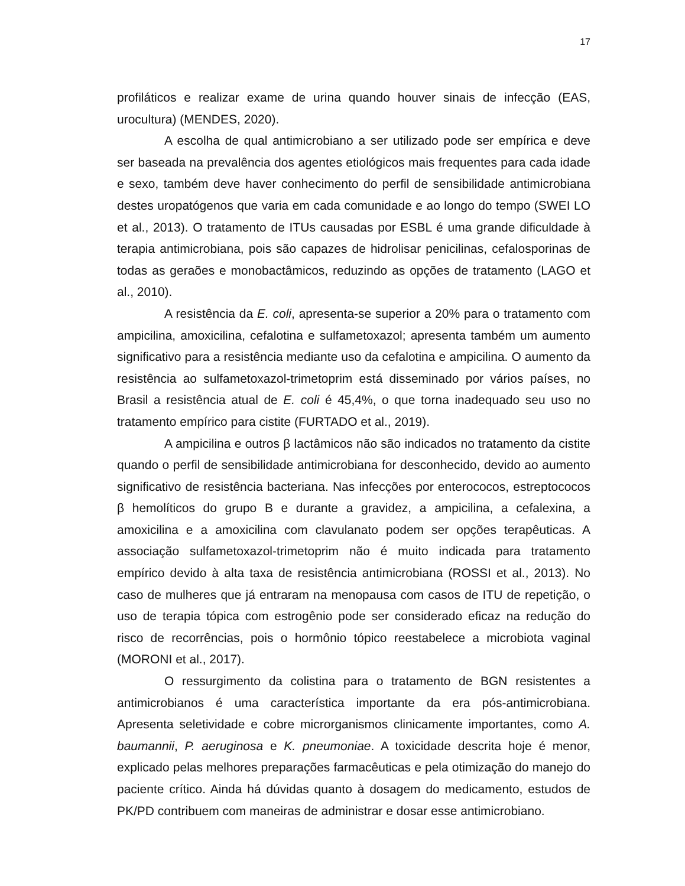17
profiláticos e realizar exame de urina quando houver sinais de infecção (EAS, urocultura) (MENDES, 2020).
A escolha de qual antimicrobiano a ser utilizado pode ser empírica e deve ser baseada na prevalência dos agentes etiológicos mais frequentes para cada idade e sexo, também deve haver conhecimento do perfil de sensibilidade antimicrobiana destes uropatógenos que varia em cada comunidade e ao longo do tempo (SWEI LO et al., 2013). O tratamento de ITUs causadas por ESBL é uma grande dificuldade à terapia antimicrobiana, pois são capazes de hidrolisar penicilinas, cefalosporinas de todas as geraões e monobactâmicos, reduzindo as opções de tratamento (LAGO et al., 2010).
A resistência da E. coli, apresenta-se superior a 20% para o tratamento com ampicilina, amoxicilina, cefalotina e sulfametoxazol; apresenta também um aumento significativo para a resistência mediante uso da cefalotina e ampicilina. O aumento da resistência ao sulfametoxazol-trimetoprim está disseminado por vários países, no Brasil a resistência atual de E. coli é 45,4%, o que torna inadequado seu uso no tratamento empírico para cistite (FURTADO et al., 2019).
A ampicilina e outros β lactâmicos não são indicados no tratamento da cistite quando o perfil de sensibilidade antimicrobiana for desconhecido, devido ao aumento significativo de resistência bacteriana. Nas infecções por enterococos, estreptococos β hemolíticos do grupo B e durante a gravidez, a ampicilina, a cefalexina, a amoxicilina e a amoxicilina com clavulanato podem ser opções terapêuticas. A associação sulfametoxazol-trimetoprim não é muito indicada para tratamento empírico devido à alta taxa de resistência antimicrobiana (ROSSI et al., 2013). No caso de mulheres que já entraram na menopausa com casos de ITU de repetição, o uso de terapia tópica com estrogênio pode ser considerado eficaz na redução do risco de recorrências, pois o hormônio tópico reestabelece a microbiota vaginal (MORONI et al., 2017).
O ressurgimento da colistina para o tratamento de BGN resistentes a antimicrobianos é uma característica importante da era pós-antimicrobiana. Apresenta seletividade e cobre microrganismos clinicamente importantes, como A. baumannii, P. aeruginosa e K. pneumoniae. A toxicidade descrita hoje é menor, explicado pelas melhores preparações farmacêuticas e pela otimização do manejo do paciente crítico. Ainda há dúvidas quanto à dosagem do medicamento, estudos de PK/PD contribuem com maneiras de administrar e dosar esse antimicrobiano.